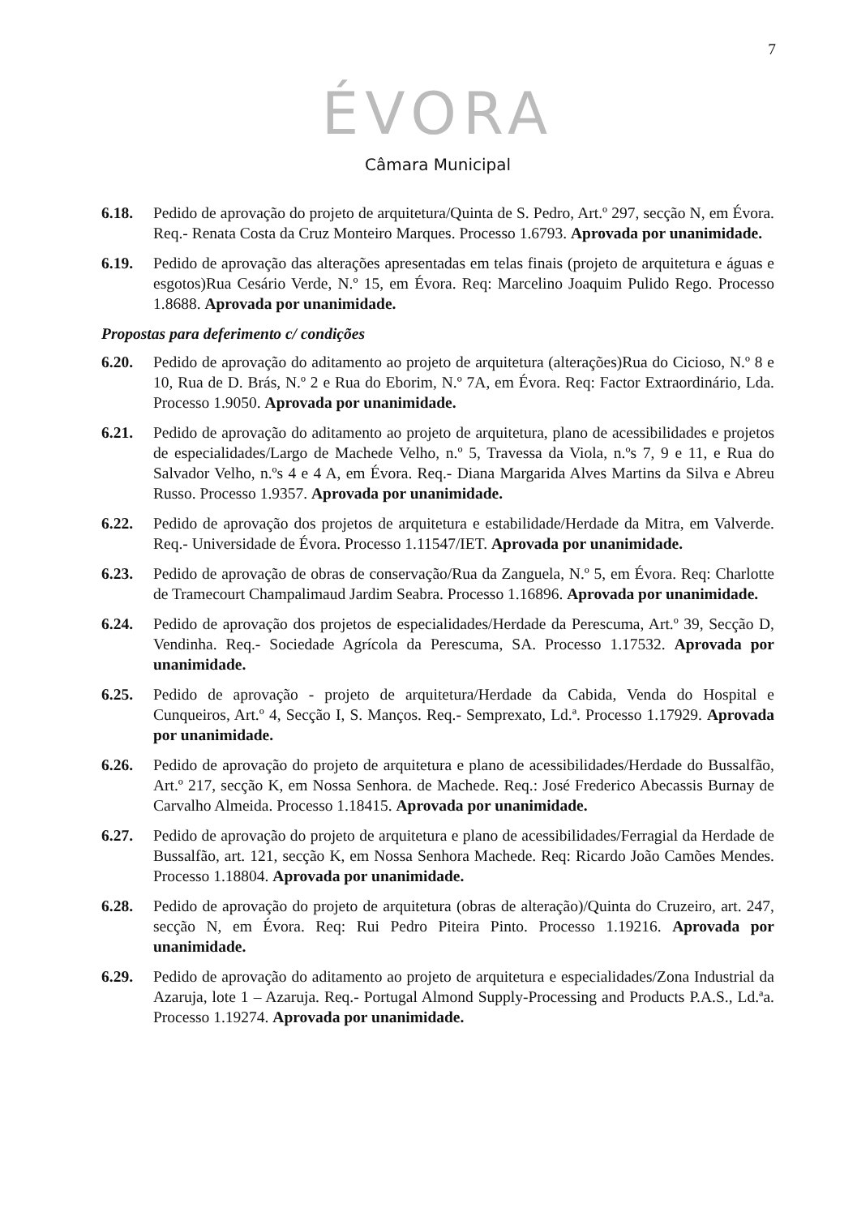7
ÉVORA
Câmara Municipal
6.18. Pedido de aprovação do projeto de arquitetura/Quinta de S. Pedro, Art.º 297, secção N, em Évora. Req.- Renata Costa da Cruz Monteiro Marques. Processo 1.6793. Aprovada por unanimidade.
6.19. Pedido de aprovação das alterações apresentadas em telas finais (projeto de arquitetura e águas e esgotos)Rua Cesário Verde, N.º 15, em Évora. Req: Marcelino Joaquim Pulido Rego. Processo 1.8688. Aprovada por unanimidade.
Propostas para deferimento c/ condições
6.20. Pedido de aprovação do aditamento ao projeto de arquitetura (alterações)Rua do Cicioso, N.º 8 e 10, Rua de D. Brás, N.º 2 e Rua do Eborim, N.º 7A, em Évora. Req: Factor Extraordinário, Lda. Processo 1.9050. Aprovada por unanimidade.
6.21. Pedido de aprovação do aditamento ao projeto de arquitetura, plano de acessibilidades e projetos de especialidades/Largo de Machede Velho, n.º 5, Travessa da Viola, n.ºs 7, 9 e 11, e Rua do Salvador Velho, n.ºs 4 e 4 A, em Évora. Req.- Diana Margarida Alves Martins da Silva e Abreu Russo. Processo 1.9357. Aprovada por unanimidade.
6.22. Pedido de aprovação dos projetos de arquitetura e estabilidade/Herdade da Mitra, em Valverde. Req.- Universidade de Évora. Processo 1.11547/IET. Aprovada por unanimidade.
6.23. Pedido de aprovação de obras de conservação/Rua da Zanguela, N.º 5, em Évora. Req: Charlotte de Tramecourt Champalimaud Jardim Seabra. Processo 1.16896. Aprovada por unanimidade.
6.24. Pedido de aprovação dos projetos de especialidades/Herdade da Perescuma, Art.º 39, Secção D, Vendinha. Req.- Sociedade Agrícola da Perescuma, SA. Processo 1.17532. Aprovada por unanimidade.
6.25. Pedido de aprovação - projeto de arquitetura/Herdade da Cabida, Venda do Hospital e Cunqueiros, Art.º 4, Secção I, S. Manços. Req.- Semprexato, Ld.ª. Processo 1.17929. Aprovada por unanimidade.
6.26. Pedido de aprovação do projeto de arquitetura e plano de acessibilidades/Herdade do Bussalfão, Art.º 217, secção K, em Nossa Senhora. de Machede. Req.: José Frederico Abecassis Burnay de Carvalho Almeida. Processo 1.18415. Aprovada por unanimidade.
6.27. Pedido de aprovação do projeto de arquitetura e plano de acessibilidades/Ferragial da Herdade de Bussalfão, art. 121, secção K, em Nossa Senhora Machede. Req: Ricardo João Camões Mendes. Processo 1.18804. Aprovada por unanimidade.
6.28. Pedido de aprovação do projeto de arquitetura (obras de alteração)/Quinta do Cruzeiro, art. 247, secção N, em Évora. Req: Rui Pedro Piteira Pinto. Processo 1.19216. Aprovada por unanimidade.
6.29. Pedido de aprovação do aditamento ao projeto de arquitetura e especialidades/Zona Industrial da Azaruja, lote 1 – Azaruja. Req.- Portugal Almond Supply-Processing and Products P.A.S., Ld.ªa. Processo 1.19274. Aprovada por unanimidade.